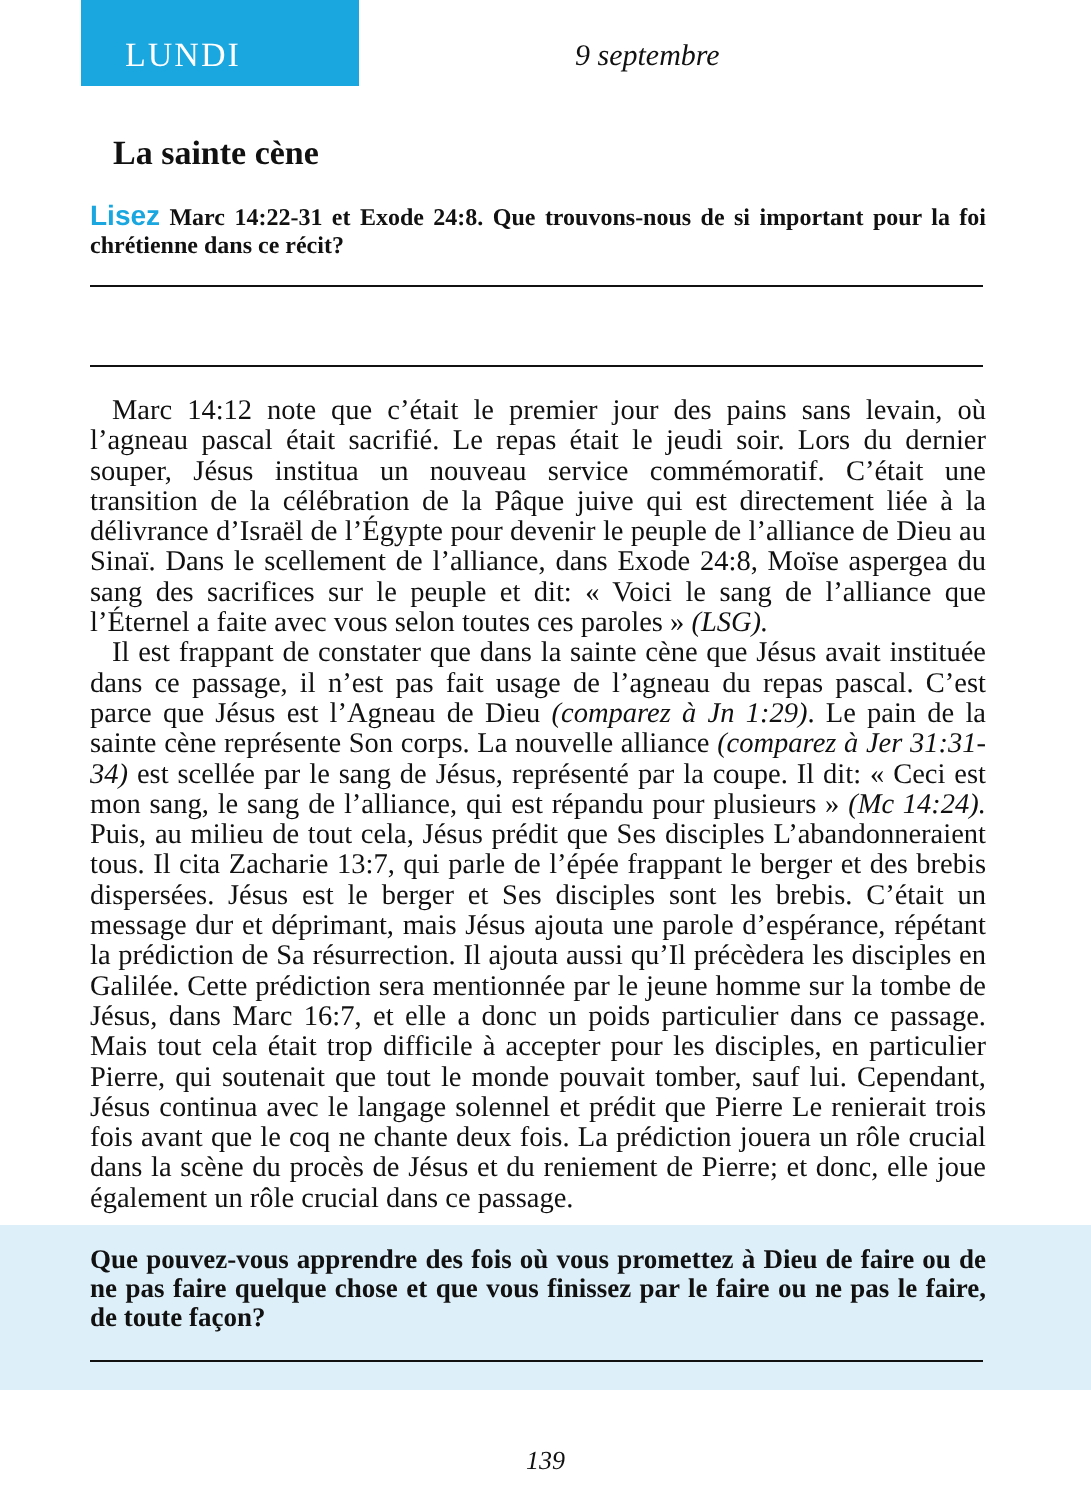LUNDI
9 septembre
La sainte cène
Lisez Marc 14:22-31 et Exode 24:8. Que trouvons-nous de si important pour la foi chrétienne dans ce récit?
Marc 14:12 note que c’était le premier jour des pains sans levain, où l’agneau pascal était sacrifié. Le repas était le jeudi soir. Lors du dernier souper, Jésus institua un nouveau service commémoratif. C’était une transition de la célébration de la Pâque juive qui est directement liée à la délivrance d’Israël de l’Égypte pour devenir le peuple de l’alliance de Dieu au Sinaï. Dans le scellement de l’alliance, dans Exode 24:8, Moïse aspergea du sang des sacrifices sur le peuple et dit: « Voici le sang de l’alliance que l’Éternel a faite avec vous selon toutes ces paroles » (LSG).
Il est frappant de constater que dans la sainte cène que Jésus avait instituée dans ce passage, il n’est pas fait usage de l’agneau du repas pascal. C’est parce que Jésus est l’Agneau de Dieu (comparez à Jn 1:29). Le pain de la sainte cène représente Son corps. La nouvelle alliance (comparez à Jer 31:31-34) est scellée par le sang de Jésus, représenté par la coupe. Il dit: « Ceci est mon sang, le sang de l’alliance, qui est répandu pour plusieurs » (Mc 14:24). Puis, au milieu de tout cela, Jésus prédit que Ses disciples L’abandonneraient tous. Il cita Zacharie 13:7, qui parle de l’épée frappant le berger et des brebis dispersées. Jésus est le berger et Ses disciples sont les brebis. C’était un message dur et déprimant, mais Jésus ajouta une parole d’espérance, répétant la prédiction de Sa résurrection. Il ajouta aussi qu’Il précèdera les disciples en Galilée. Cette prédiction sera mentionnée par le jeune homme sur la tombe de Jésus, dans Marc 16:7, et elle a donc un poids particulier dans ce passage. Mais tout cela était trop difficile à accepter pour les disciples, en particulier Pierre, qui soutenait que tout le monde pouvait tomber, sauf lui. Cependant, Jésus continua avec le langage solennel et prédit que Pierre Le renierait trois fois avant que le coq ne chante deux fois. La prédiction jouera un rôle crucial dans la scène du procès de Jésus et du reniement de Pierre; et donc, elle joue également un rôle crucial dans ce passage.
Que pouvez-vous apprendre des fois où vous promettez à Dieu de faire ou de ne pas faire quelque chose et que vous finissez par le faire ou ne pas le faire, de toute façon?
139